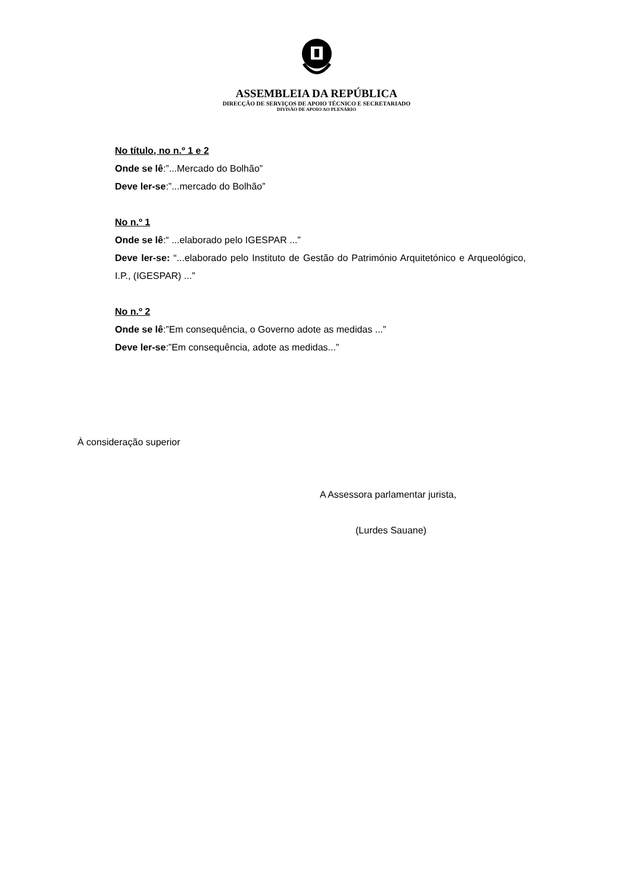ASSEMBLEIA DA REPÚBLICA
DIRECÇÃO DE SERVIÇOS DE APOIO TÉCNICO E SECRETARIADO
DIVISÃO DE APOIO AO PLENÁRIO
No título, no n.º 1 e 2
Onde se lê:”...Mercado do Bolhão”
Deve ler-se:”...mercado do Bolhão”
No n.º 1
Onde se lê:“ ...elaborado pelo IGESPAR ...”
Deve ler-se: “...elaborado pelo Instituto de Gestão do Património Arquitetónico e Arqueológico, I.P., (IGESPAR) ...”
No n.º 2
Onde se lê:”Em consequência, o Governo adote as medidas ...”
Deve ler-se:”Em consequência, adote as medidas...”
À consideração superior
A Assessora parlamentar jurista,
(Lurdes Sauane)